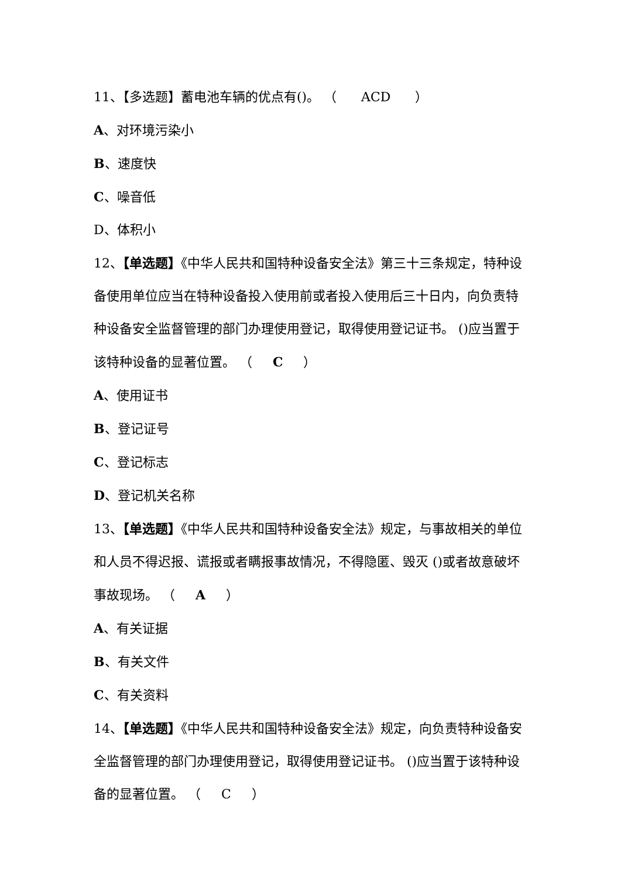11、【多选题】蓄电池车辆的优点有()。 （ ACD ）
A、对环境污染小
B、速度快
C、噪音低
D、体积小
12、【单选题】《中华人民共和国特种设备安全法》第三十三条规定，特种设备使用单位应当在特种设备投入使用前或者投入使用后三十日内，向负责特种设备安全监督管理的部门办理使用登记，取得使用登记证书。 ()应当置于该特种设备的显著位置。 （ C ）
A、使用证书
B、登记证号
C、登记标志
D、登记机关名称
13、【单选题】《中华人民共和国特种设备安全法》规定，与事故相关的单位和人员不得迟报、谎报或者瞒报事故情况，不得隐匿、毁灭 ()或者故意破坏事故现场。 （ A ）
A、有关证据
B、有关文件
C、有关资料
14、【单选题】《中华人民共和国特种设备安全法》规定，向负责特种设备安全监督管理的部门办理使用登记，取得使用登记证书。 ()应当置于该特种设备的显著位置。 （ C ）